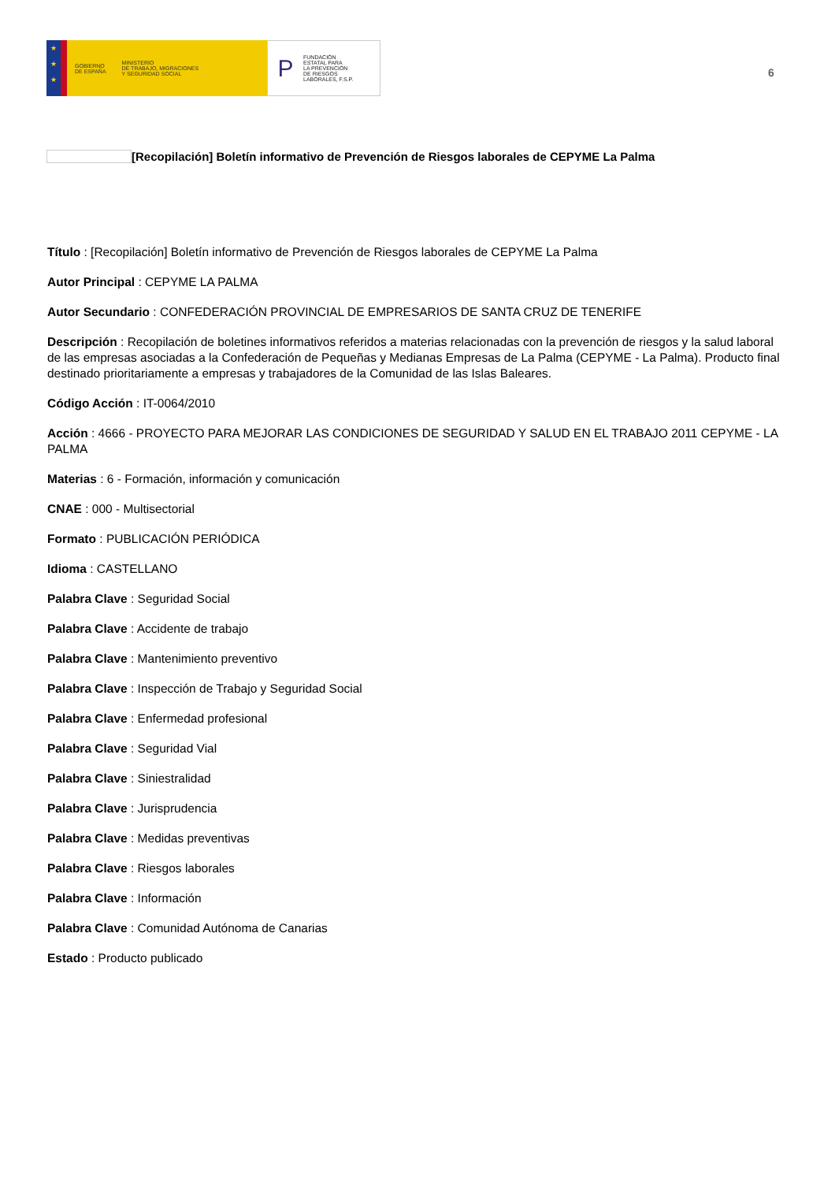★
★
★
GOBIERNO
DE ESPAÑA
MINISTERIO
DE TRABAJO, MIGRACIONES
Y SEGURIDAD SOCIAL
P
FUNDACIÓN
ESTATAL PARA
LA PREVENCIÓN
DE RIESGOS
LABORALES, F.S.P.
6
[Recopilación] Boletín informativo de Prevención de Riesgos laborales de CEPYME La Palma
Título : [Recopilación] Boletín informativo de Prevención de Riesgos laborales de CEPYME La Palma
Autor Principal : CEPYME LA PALMA
Autor Secundario : CONFEDERACIÓN PROVINCIAL DE EMPRESARIOS DE SANTA CRUZ DE TENERIFE
Descripción : Recopilación de boletines informativos referidos a materias relacionadas con la prevención de riesgos y la salud laboral de las empresas asociadas a la Confederación de Pequeñas y Medianas Empresas de La Palma (CEPYME - La Palma). Producto final destinado prioritariamente a empresas y trabajadores de la Comunidad de las Islas Baleares.
Código Acción : IT-0064/2010
Acción : 4666 - PROYECTO PARA MEJORAR LAS CONDICIONES DE SEGURIDAD Y SALUD EN EL TRABAJO 2011 CEPYME - LA PALMA
Materias : 6 - Formación, información y comunicación
CNAE : 000 - Multisectorial
Formato : PUBLICACIÓN PERIÓDICA
Idioma : CASTELLANO
Palabra Clave : Seguridad Social
Palabra Clave : Accidente de trabajo
Palabra Clave : Mantenimiento preventivo
Palabra Clave : Inspección de Trabajo y Seguridad Social
Palabra Clave : Enfermedad profesional
Palabra Clave : Seguridad Vial
Palabra Clave : Siniestralidad
Palabra Clave : Jurisprudencia
Palabra Clave : Medidas preventivas
Palabra Clave : Riesgos laborales
Palabra Clave : Información
Palabra Clave : Comunidad Autónoma de Canarias
Estado : Producto publicado